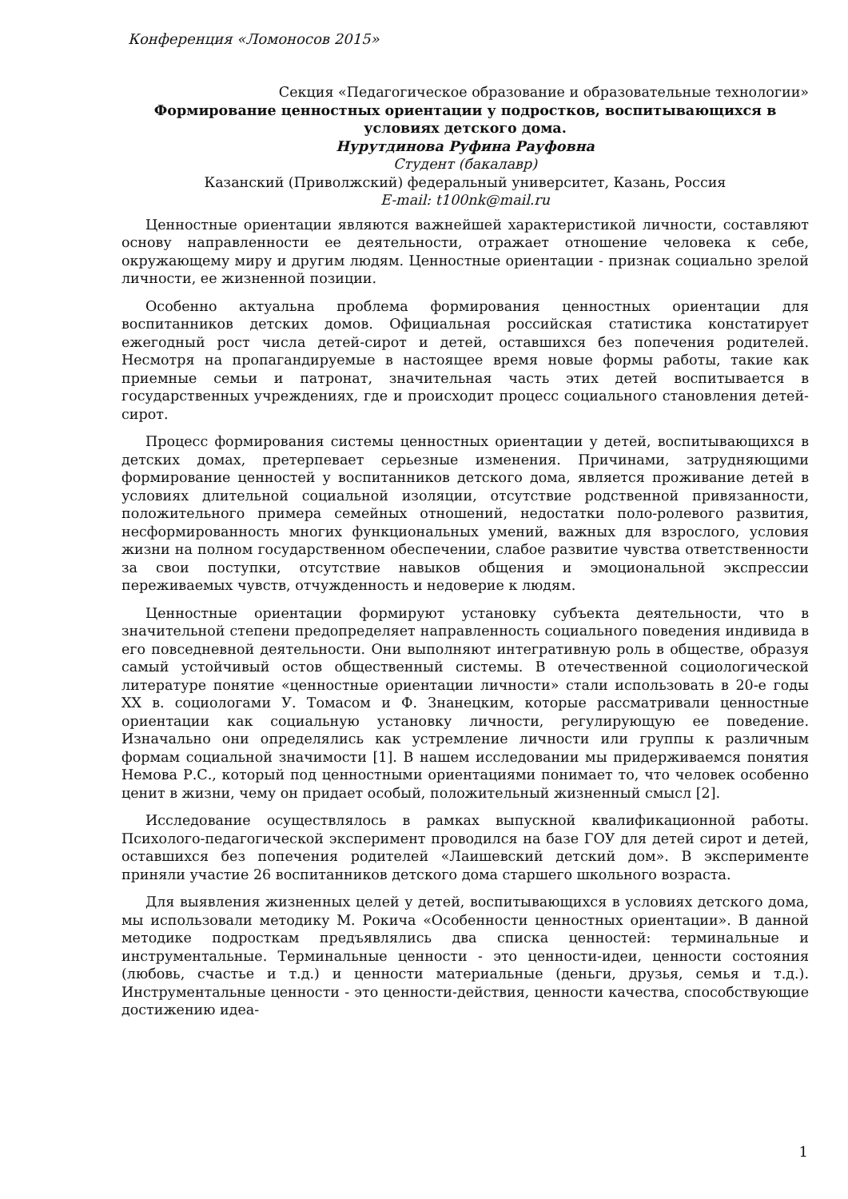Конференция «Ломоносов 2015»
Секция «Педагогическое образование и образовательные технологии»
Формирование ценностных ориентации у подростков, воспитывающихся в условиях детского дома.
Нурутдинова Руфина Рауфовна
Студент (бакалавр)
Казанский (Приволжский) федеральный университет, Казань, Россия
E-mail: t100nk@mail.ru
Ценностные ориентации являются важнейшей характеристикой личности, составляют основу направленности ее деятельности, отражает отношение человека к себе, окружающему миру и другим людям. Ценностные ориентации - признак социально зрелой личности, ее жизненной позиции.
Особенно актуальна проблема формирования ценностных ориентации для воспитанников детских домов. Официальная российская статистика констатирует ежегодный рост числа детей-сирот и детей, оставшихся без попечения родителей. Несмотря на пропагандируемые в настоящее время новые формы работы, такие как приемные семьи и патронат, значительная часть этих детей воспитывается в государственных учреждениях, где и происходит процесс социального становления детей-сирот.
Процесс формирования системы ценностных ориентации у детей, воспитывающихся в детских домах, претерпевает серьезные изменения. Причинами, затрудняющими формирование ценностей у воспитанников детского дома, является проживание детей в условиях длительной социальной изоляции, отсутствие родственной привязанности, положительного примера семейных отношений, недостатки поло-ролевого развития, несформированность многих функциональных умений, важных для взрослого, условия жизни на полном государственном обеспечении, слабое развитие чувства ответственности за свои поступки, отсутствие навыков общения и эмоциональной экспрессии переживаемых чувств, отчужденность и недоверие к людям.
Ценностные ориентации формируют установку субъекта деятельности, что в значительной степени предопределяет направленность социального поведения индивида в его повседневной деятельности. Они выполняют интегративную роль в обществе, образуя самый устойчивый остов общественный системы. В отечественной социологической литературе понятие «ценностные ориентации личности» стали использовать в 20-е годы XX в. социологами У. Томасом и Ф. Знанецким, которые рассматривали ценностные ориентации как социальную установку личности, регулирующую ее поведение. Изначально они определялись как устремление личности или группы к различным формам социальной значимости [1]. В нашем исследовании мы придерживаемся понятия Немова Р.С., который под ценностными ориентациями понимает то, что человек особенно ценит в жизни, чему он придает особый, положительный жизненный смысл [2].
Исследование осуществлялось в рамках выпускной квалификационной работы. Психолого-педагогической эксперимент проводился на базе ГОУ для детей сирот и детей, оставшихся без попечения родителей «Лаишевский детский дом». В эксперименте приняли участие 26 воспитанников детского дома старшего школьного возраста.
Для выявления жизненных целей у детей, воспитывающихся в условиях детского дома, мы использовали методику М. Рокича «Особенности ценностных ориентации». В данной методике подросткам предъявлялись два списка ценностей: терминальные и инструментальные. Терминальные ценности - это ценности-идеи, ценности состояния (любовь, счастье и т.д.) и ценности материальные (деньги, друзья, семья и т.д.). Инструментальные ценности - это ценности-действия, ценности качества, способствующие достижению идеа-
1